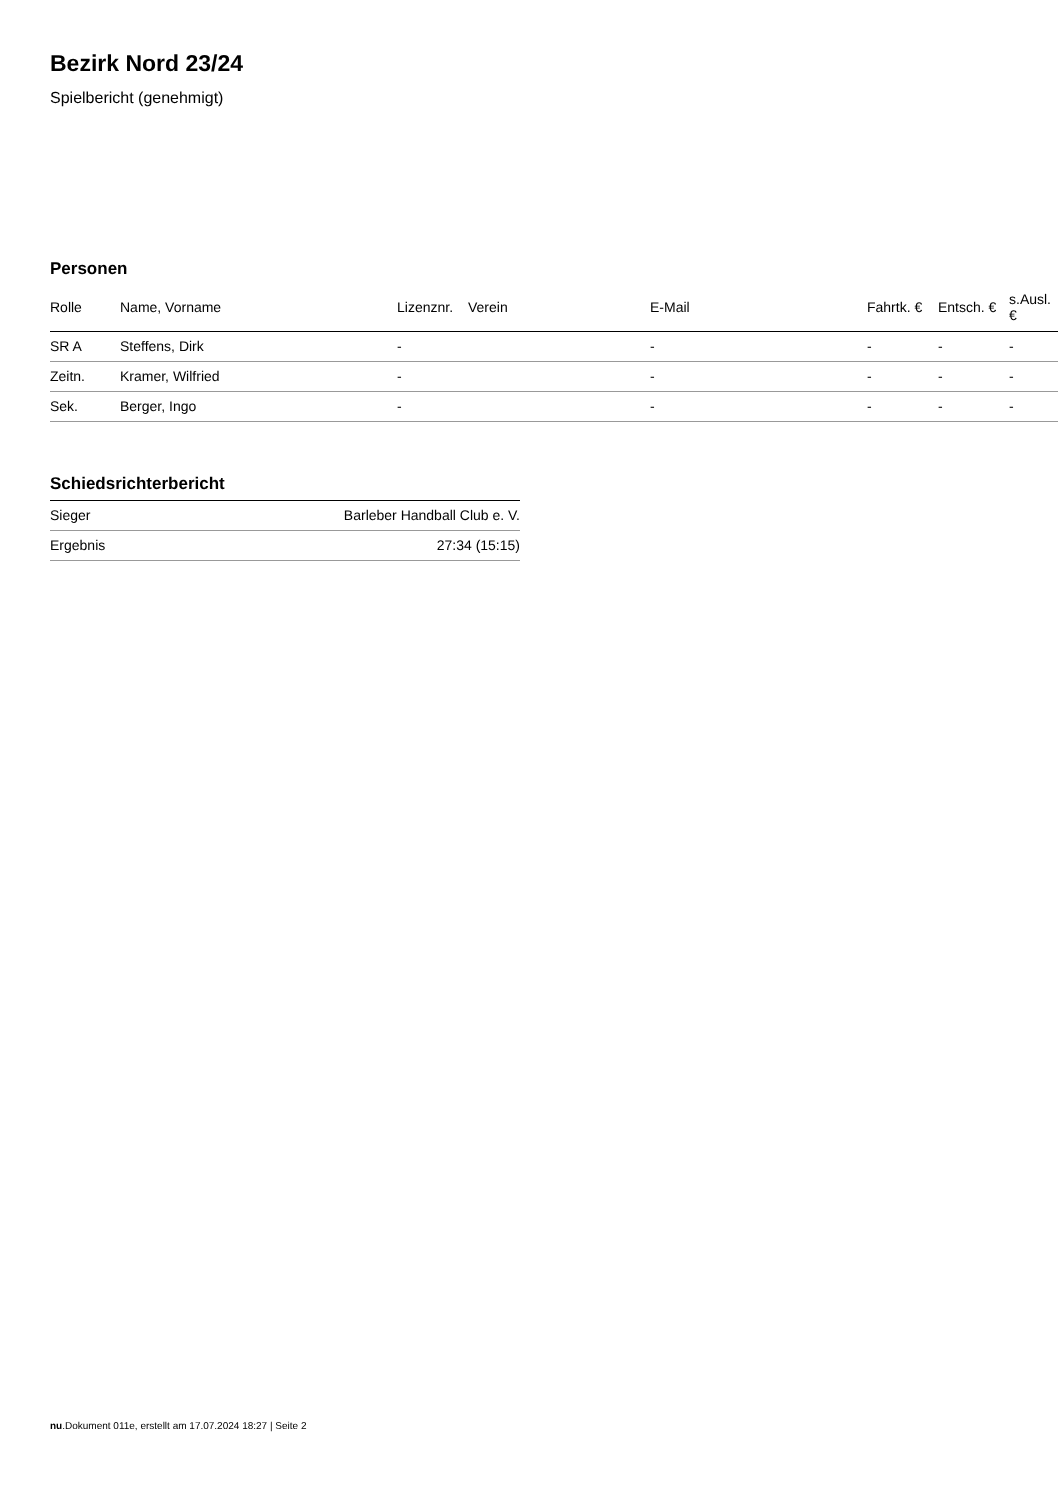Bezirk Nord 23/24
Spielbericht (genehmigt)
Personen
| Rolle | Name, Vorname | Lizenznr. | Verein | E-Mail | Fahrtk. € | Entsch. € | s.Ausl. € |
| --- | --- | --- | --- | --- | --- | --- | --- |
| SR A | Steffens, Dirk | - | | - | - | - | - |
| Zeitn. | Kramer, Wilfried | - | | - | - | - | - |
| Sek. | Berger, Ingo | - | | - | - | - | - |
Schiedsrichterbericht
| Sieger | Barleber Handball Club e. V. |
| Ergebnis | 27:34 (15:15) |
nu.Dokument 011e, erstellt am 17.07.2024 18:27 | Seite 2